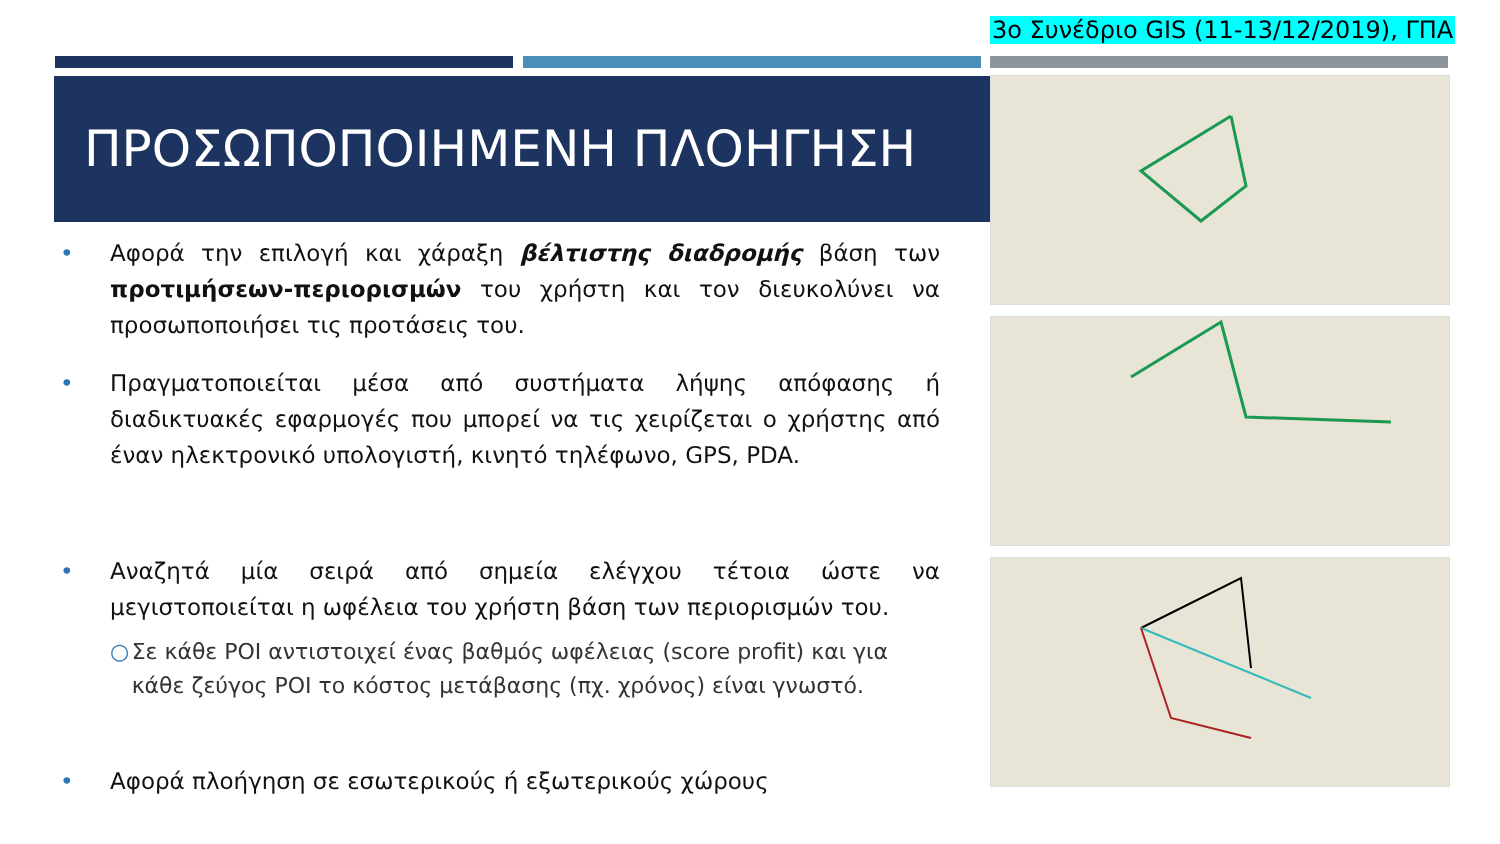3ο Συνέδριο GIS (11-13/12/2019), ΓΠΑ
ΠΡΟΣΩΠΟΠΟΙΗΜΕΝΗ ΠΛΟΗΓΗΣΗ
• Αφορά την επιλογή και χάραξη βέλτιστης διαδρομής βάση των προτιμήσεων-περιορισμών του χρήστη και τον διευκολύνει να προσωποποιήσει τις προτάσεις του.
• Πραγματοποιείται μέσα από συστήματα λήψης απόφασης ή διαδικτυακές εφαρμογές που μπορεί να τις χειρίζεται ο χρήστης από έναν ηλεκτρονικό υπολογιστή, κινητό τηλέφωνο, GPS, PDA.
• Αναζητά μία σειρά από σημεία ελέγχου τέτοια ώστε να μεγιστοποιείται η ωφέλεια του χρήστη βάση των περιορισμών του.
○ Σε κάθε POI αντιστοιχεί ένας βαθμός ωφέλειας (score profit) και για κάθε ζεύγος POI το κόστος μετάβασης (πχ. χρόνος) είναι γνωστό.
• Αφορά πλοήγηση σε εσωτερικούς ή εξωτερικούς χώρους